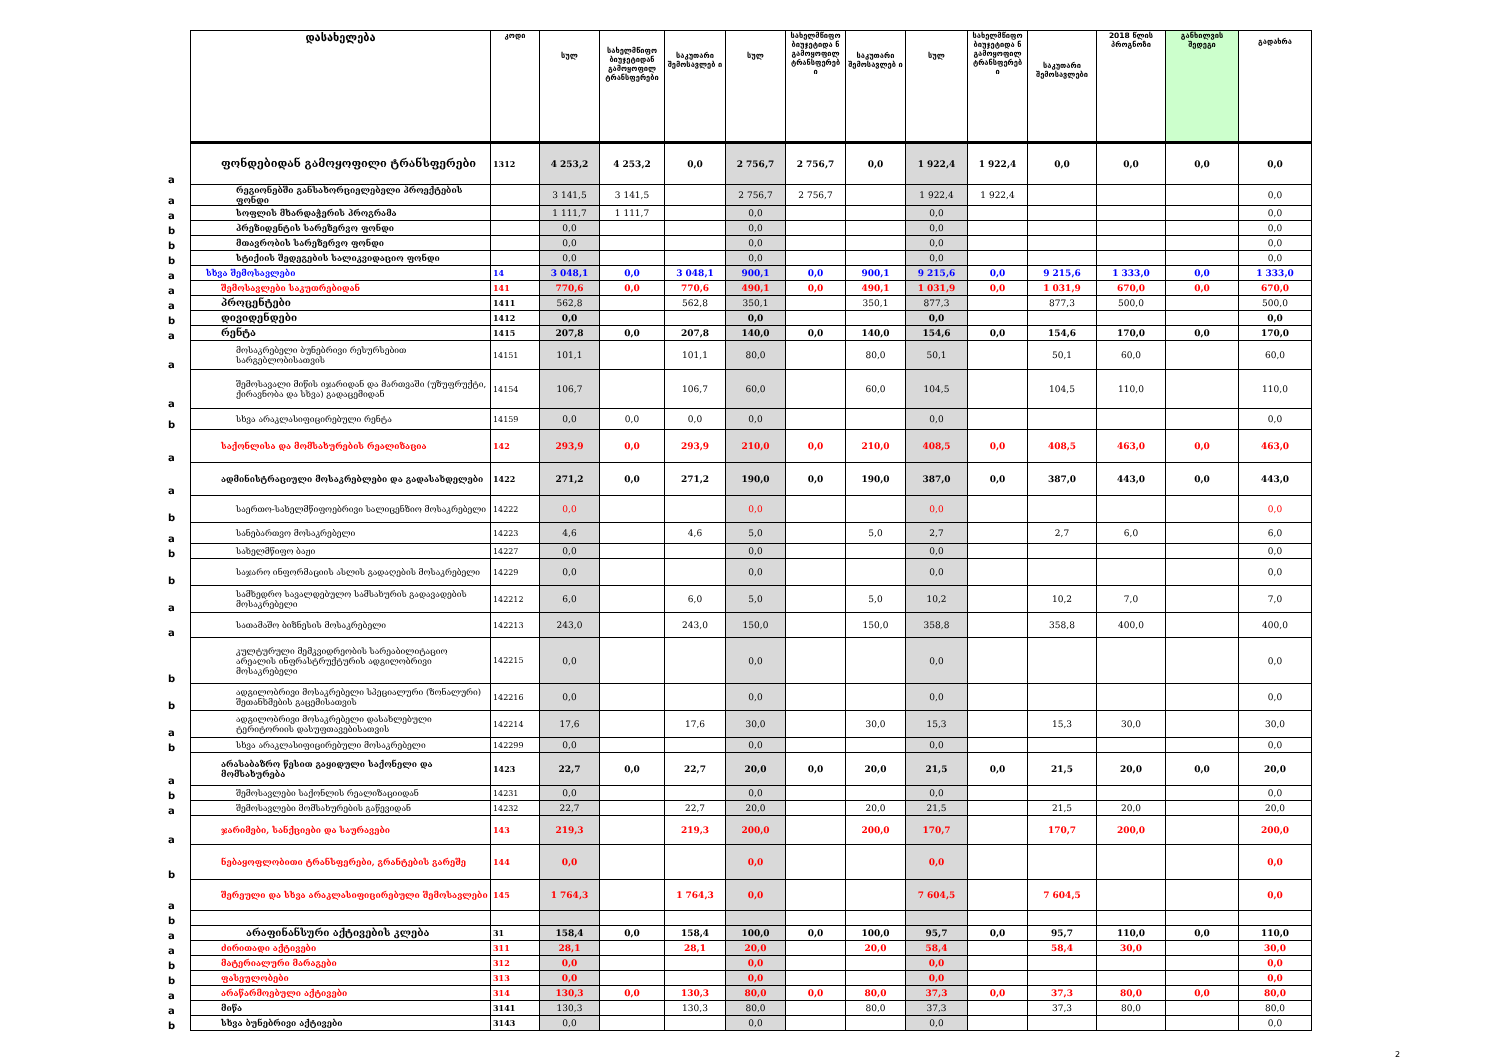| | დასახელება | კოდი | სულ | სახელმწიფო ბიუჯეტიდან გამოყოფილ ტრანსფერები | საკუთარი შემოსავლებ ი | სულ | სახელმწიფო ბიუჯეტიდა ნ გამოყოფილ ტრანსფერებ ი | საკუთარი შემოსავლებ ი | სულ | სახელმწიფო ბიუჯეტიდა ნ გამოყოფილ ტრანსფერებ ი | საკუთარი შემოსავლები | 2018 წლის პროგნოზი | განხილვის შედეგი | გადახრა |
| --- | --- | --- | --- | --- | --- | --- | --- | --- | --- | --- | --- | --- | --- | --- |
| a | ფონდებიდან გამოყოფილი ტრანსფერები | 1312 | 4 253,2 | 4 253,2 | 0,0 | 2 756,7 | 2 756,7 | 0,0 | 1 922,4 | 1 922,4 | 0,0 | 0,0 | 0,0 | 0,0 |
| a | რეგიონებში განსახორციელებელი პროექტების ფონდი | | 3 141,5 | 3 141,5 | | 2 756,7 | 2 756,7 | | 1 922,4 | 1 922,4 | | | | 0,0 |
| a | სოფლის მხარდაჭერის პროგრამა | | 1 111,7 | 1 111,7 | | 0,0 | | | 0,0 | | | | | 0,0 |
| b | პრეზიდენტის სარეზერვო ფონდი | | 0,0 | | | 0,0 | | | 0,0 | | | | | 0,0 |
| b | მთავრობის სარეზერვო ფონდი | | 0,0 | | | 0,0 | | | 0,0 | | | | | 0,0 |
| b | სტიქიის შედეგების სალიკვიდაციო ფონდი | | 0,0 | | | 0,0 | | | 0,0 | | | | | 0,0 |
| a | სხვა შემოსავლები | 14 | 3 048,1 | 0,0 | 3 048,1 | 900,1 | 0,0 | 900,1 | 9 215,6 | 0,0 | 9 215,6 | 1 333,0 | 0,0 | 1 333,0 |
| a | შემოსავლები საკუთრებიდან | 141 | 770,6 | 0,0 | 770,6 | 490,1 | 0,0 | 490,1 | 1 031,9 | 0,0 | 1 031,9 | 670,0 | 0,0 | 670,0 |
| a | პროცენტები | 1411 | 562,8 | | 562,8 | 350,1 | | 350,1 | 877,3 | | 877,3 | 500,0 | | 500,0 |
| b | დივიდენდები | 1412 | 0,0 | | | 0,0 | | | 0,0 | | | | | 0,0 |
| a | რენტა | 1415 | 207,8 | 0,0 | 207,8 | 140,0 | 0,0 | 140,0 | 154,6 | 0,0 | 154,6 | 170,0 | 0,0 | 170,0 |
| a | მოსაკრებელი ბუნებრივი რესურსებით სარგებლობისათვის | 14151 | 101,1 | | 101,1 | 80,0 | | 80,0 | 50,1 | | 50,1 | 60,0 | | 60,0 |
| a | შემოსავალი მიწის იჯარიდან და მართვაში (უზუფრუქტი, ქირავნობა და სხვა) გადაცემიდან | 14154 | 106,7 | | 106,7 | 60,0 | | 60,0 | 104,5 | | 104,5 | 110,0 | | 110,0 |
| b | სხვა არაკლასიფიცირებული რენტა | 14159 | 0,0 | 0,0 | 0,0 | 0,0 | | | 0,0 | | | | | 0,0 |
| a | საქონლისა და მომსახურების რეალიზაცია | 142 | 293,9 | 0,0 | 293,9 | 210,0 | 0,0 | 210,0 | 408,5 | 0,0 | 408,5 | 463,0 | 0,0 | 463,0 |
| a | ადმინისტრაციული მოსაკრებლები და გადასახდელები | 1422 | 271,2 | 0,0 | 271,2 | 190,0 | 0,0 | 190,0 | 387,0 | 0,0 | 387,0 | 443,0 | 0,0 | 443,0 |
| b | საერთო-სახელმწიფოებრივი სალიცენზიო მოსაკრებელი | 14222 | 0,0 | | | 0,0 | | | 0,0 | | | | | 0,0 |
| a | სანებართვო მოსაკრებელი | 14223 | 4,6 | | 4,6 | 5,0 | | 5,0 | 2,7 | | 2,7 | 6,0 | | 6,0 |
| b | სახელმწიფო ბაჟი | 14227 | 0,0 | | | 0,0 | | | 0,0 | | | | | 0,0 |
| b | საჯარო ინფორმაციის ასლის გადაღების მოსაკრებელი | 14229 | 0,0 | | | 0,0 | | | 0,0 | | | | | 0,0 |
| a | სამხედრო სავალდებულო სამსახურის გადავადების მოსაკრებელი | 142212 | 6,0 | | 6,0 | 5,0 | | 5,0 | 10,2 | | 10,2 | 7,0 | | 7,0 |
| a | სათამაშო ბიზნესის მოსაკრებელი | 142213 | 243,0 | | 243,0 | 150,0 | | 150,0 | 358,8 | | 358,8 | 400,0 | | 400,0 |
| b | კულტურული მემკვიდრეობის სარეაბილიტაციო არეალის ინფრასტრუქტურის ადგილობრივი მოსაკრებელი | 142215 | 0,0 | | | 0,0 | | | 0,0 | | | | | 0,0 |
| b | ადგილობრივი მოსაკრებელი სპეციალური (ზონალური) შეთანხმების გაცემისათვის | 142216 | 0,0 | | | 0,0 | | | 0,0 | | | | | 0,0 |
| a | ადგილობრივი მოსაკრებელი დასახლებული ტერიტორიის დასუფთავებისათვის | 142214 | 17,6 | | 17,6 | 30,0 | | 30,0 | 15,3 | | 15,3 | 30,0 | | 30,0 |
| b | სხვა არაკლასიფიცირებული მოსაკრებელი | 142299 | 0,0 | | | 0,0 | | | 0,0 | | | | | 0,0 |
| a | არასაბაზრო წესით გაყიდული საქონელი და მომსახურება | 1423 | 22,7 | 0,0 | 22,7 | 20,0 | 0,0 | 20,0 | 21,5 | 0,0 | 21,5 | 20,0 | 0,0 | 20,0 |
| b | შემოსავლები საქონლის რეალიზაციიდან | 14231 | 0,0 | | | 0,0 | | | 0,0 | | | | | 0,0 |
| a | შემოსავლები მომსახურების გაწევიდან | 14232 | 22,7 | | 22,7 | 20,0 | | 20,0 | 21,5 | | 21,5 | 20,0 | | 20,0 |
| a | ჯარიმები, სანქციები და საურავები | 143 | 219,3 | | 219,3 | 200,0 | | 200,0 | 170,7 | | 170,7 | 200,0 | | 200,0 |
| b | ნებაყოფლობითი ტრანსფერები, გრანტების გარეშე | 144 | 0,0 | | | 0,0 | | | 0,0 | | | | | 0,0 |
| a | შერეული და სხვა არაკლასიფიცირებული შემოსავლები | 145 | 1 764,3 | | 1 764,3 | 0,0 | | | 7 604,5 | | 7 604,5 | | | 0,0 |
| b | | | | | | | | | | | | | | |
| a | არაფინანსური აქტივების კლება | 31 | 158,4 | 0,0 | 158,4 | 100,0 | 0,0 | 100,0 | 95,7 | 0,0 | 95,7 | 110,0 | 0,0 | 110,0 |
| a | ძირითადი აქტივები | 311 | 28,1 | | 28,1 | 20,0 | | 20,0 | 58,4 | | 58,4 | 30,0 | | 30,0 |
| b | მატერიალური მარაგები | 312 | 0,0 | | | 0,0 | | | 0,0 | | | | | 0,0 |
| b | ფასეულობები | 313 | 0,0 | | | 0,0 | | | 0,0 | | | | | 0,0 |
| a | არაწარმოებული აქტივები | 314 | 130,3 | 0,0 | 130,3 | 80,0 | 0,0 | 80,0 | 37,3 | 0,0 | 37,3 | 80,0 | 0,0 | 80,0 |
| a | მიწა | 3141 | 130,3 | | 130,3 | 80,0 | | 80,0 | 37,3 | | 37,3 | 80,0 | | 80,0 |
| b | სხვა ბუნებრივი აქტივები | 3143 | 0,0 | | | 0,0 | | | 0,0 | | | | | 0,0 |
2